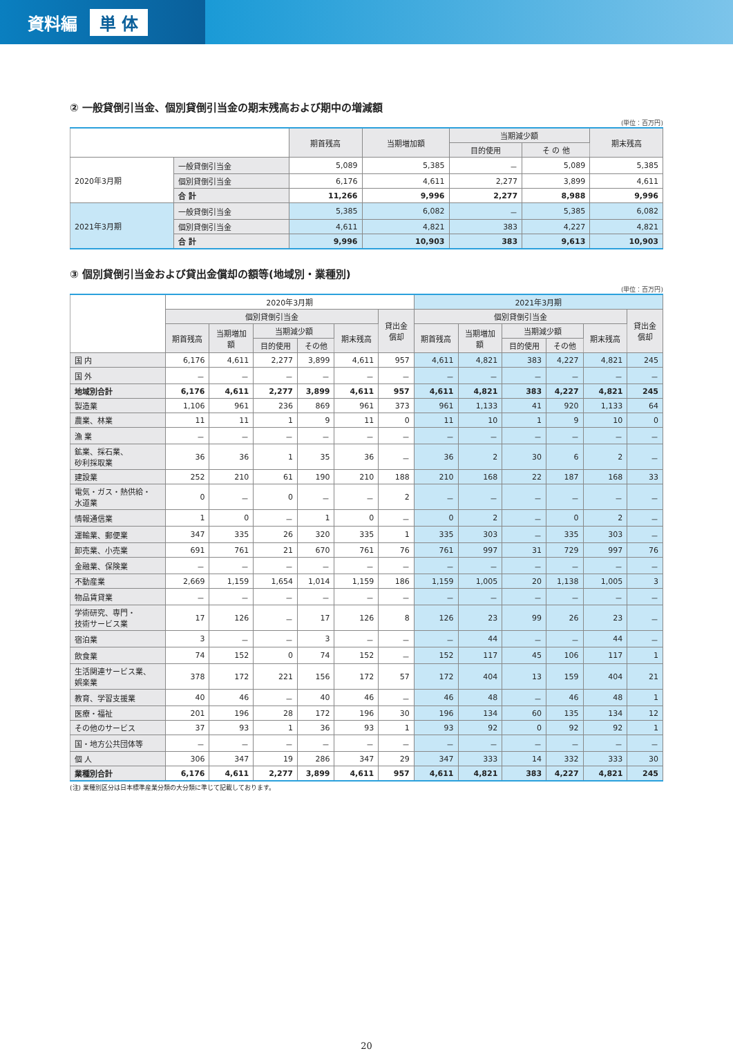資料編 単 体
② 一般貸倒引当金、個別貸倒引当金の期末残高および期中の増減額
(単位：百万円)
| | | 期首残高 | 当期増加額 | 当期減少額 | | 期末残高 |
| --- | --- | --- | --- | --- | --- | --- |
| | | | | 目的使用 | そ の 他 | |
| 2020年3月期 | 一般貸倒引当金 | 5,089 | 5,385 | － | 5,089 | 5,385 |
| | 個別貸倒引当金 | 6,176 | 4,611 | 2,277 | 3,899 | 4,611 |
| | 合 計 | 11,266 | 9,996 | 2,277 | 8,988 | 9,996 |
| 2021年3月期 | 一般貸倒引当金 | 5,385 | 6,082 | － | 5,385 | 6,082 |
| | 個別貸倒引当金 | 4,611 | 4,821 | 383 | 4,227 | 4,821 |
| | 合 計 | 9,996 | 10,903 | 383 | 9,613 | 10,903 |
③ 個別貸倒引当金および貸出金償却の額等(地域別・業種別)
(単位：百万円)
| | 2020年3月期 | | | | | | 2021年3月期 | | | | | |
| --- | --- | --- | --- | --- | --- | --- | --- | --- | --- | --- | --- | --- |
| | 個別貸倒引当金 | | | | | 貸出金 償却 | 個別貸倒引当金 | | | | | 貸出金 償却 |
| | 期首残高 | 当期増加 額 | 当期減少額 | | 期末残高 | | 期首残高 | 当期増加 額 | 当期減少額 | | 期末残高 | |
| | | | 目的使用 | その他 | | | | | 目的使用 | その他 | | |
| 国 内 | 6,176 | 4,611 | 2,277 | 3,899 | 4,611 | 957 | 4,611 | 4,821 | 383 | 4,227 | 4,821 | 245 |
| 国 外 | － | － | － | － | － | － | － | － | － | － | － | － |
| 地域別合計 | 6,176 | 4,611 | 2,277 | 3,899 | 4,611 | 957 | 4,611 | 4,821 | 383 | 4,227 | 4,821 | 245 |
| 製造業 | 1,106 | 961 | 236 | 869 | 961 | 373 | 961 | 1,133 | 41 | 920 | 1,133 | 64 |
| 農業、林業 | 11 | 11 | 1 | 9 | 11 | 0 | 11 | 10 | 1 | 9 | 10 | 0 |
| 漁 業 | － | － | － | － | － | － | － | － | － | － | － | － |
| 鉱業、採石業、 砂利採取業 | 36 | 36 | 1 | 35 | 36 | － | 36 | 2 | 30 | 6 | 2 | － |
| 建設業 | 252 | 210 | 61 | 190 | 210 | 188 | 210 | 168 | 22 | 187 | 168 | 33 |
| 電気・ガス・熱供給・ 水道業 | 0 | － | 0 | － | － | 2 | － | － | － | － | － | － |
| 情報通信業 | 1 | 0 | － | 1 | 0 | － | 0 | 2 | － | 0 | 2 | － |
| 運輸業、郵便業 | 347 | 335 | 26 | 320 | 335 | 1 | 335 | 303 | － | 335 | 303 | － |
| 卸売業、小売業 | 691 | 761 | 21 | 670 | 761 | 76 | 761 | 997 | 31 | 729 | 997 | 76 |
| 金融業、保険業 | － | － | － | － | － | － | － | － | － | － | － | － |
| 不動産業 | 2,669 | 1,159 | 1,654 | 1,014 | 1,159 | 186 | 1,159 | 1,005 | 20 | 1,138 | 1,005 | 3 |
| 物品賃貸業 | － | － | － | － | － | － | － | － | － | － | － | － |
| 学術研究、専門・ 技術サービス業 | 17 | 126 | － | 17 | 126 | 8 | 126 | 23 | 99 | 26 | 23 | － |
| 宿泊業 | 3 | － | － | 3 | － | － | － | 44 | － | － | 44 | － |
| 飲食業 | 74 | 152 | 0 | 74 | 152 | － | 152 | 117 | 45 | 106 | 117 | 1 |
| 生活関連サービス業、 娯楽業 | 378 | 172 | 221 | 156 | 172 | 57 | 172 | 404 | 13 | 159 | 404 | 21 |
| 教育、学習支援業 | 40 | 46 | － | 40 | 46 | － | 46 | 48 | － | 46 | 48 | 1 |
| 医療・福祉 | 201 | 196 | 28 | 172 | 196 | 30 | 196 | 134 | 60 | 135 | 134 | 12 |
| その他のサービス | 37 | 93 | 1 | 36 | 93 | 1 | 93 | 92 | 0 | 92 | 92 | 1 |
| 国・地方公共団体等 | － | － | － | － | － | － | － | － | － | － | － | － |
| 個 人 | 306 | 347 | 19 | 286 | 347 | 29 | 347 | 333 | 14 | 332 | 333 | 30 |
| 業種別合計 | 6,176 | 4,611 | 2,277 | 3,899 | 4,611 | 957 | 4,611 | 4,821 | 383 | 4,227 | 4,821 | 245 |
(注) 業種別区分は日本標準産業分類の大分類に準じて記載しております。
20